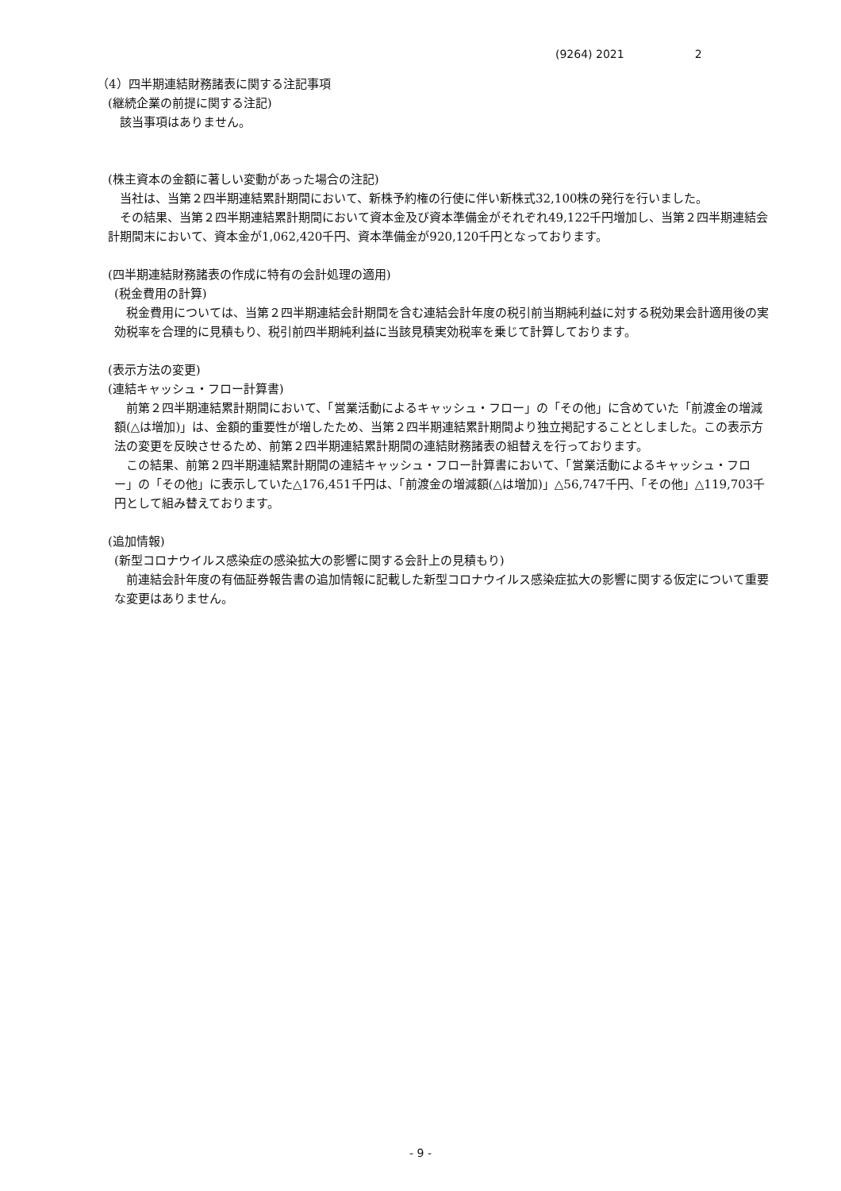(9264) 2021 2
（4）四半期連結財務諸表に関する注記事項
(継続企業の前提に関する注記)
　該当事項はありません。
(株主資本の金額に著しい変動があった場合の注記)
　当社は、当第２四半期連結累計期間において、新株予約権の行使に伴い新株式32,100株の発行を行いました。
　その結果、当第２四半期連結累計期間において資本金及び資本準備金がそれぞれ49,122千円増加し、当第２四半期連結会計期間末において、資本金が1,062,420千円、資本準備金が920,120千円となっております。
(四半期連結財務諸表の作成に特有の会計処理の適用)
(税金費用の計算)
　税金費用については、当第２四半期連結会計期間を含む連結会計年度の税引前当期純利益に対する税効果会計適用後の実効税率を合理的に見積もり、税引前四半期純利益に当該見積実効税率を乗じて計算しております。
(表示方法の変更)
(連結キャッシュ・フロー計算書)
　前第２四半期連結累計期間において、「営業活動によるキャッシュ・フロー」の「その他」に含めていた「前渡金の増減額(△は増加)」は、金額的重要性が増したため、当第２四半期連結累計期間より独立掲記することとしました。この表示方法の変更を反映させるため、前第２四半期連結累計期間の連結財務諸表の組替えを行っております。
　この結果、前第２四半期連結累計期間の連結キャッシュ・フロー計算書において、「営業活動によるキャッシュ・フロー」の「その他」に表示していた△176,451千円は、「前渡金の増減額(△は増加)」△56,747千円、「その他」△119,703千円として組み替えております。
(追加情報)
(新型コロナウイルス感染症の感染拡大の影響に関する会計上の見積もり)
　前連結会計年度の有価証券報告書の追加情報に記載した新型コロナウイルス感染症拡大の影響に関する仮定について重要な変更はありません。
- 9 -